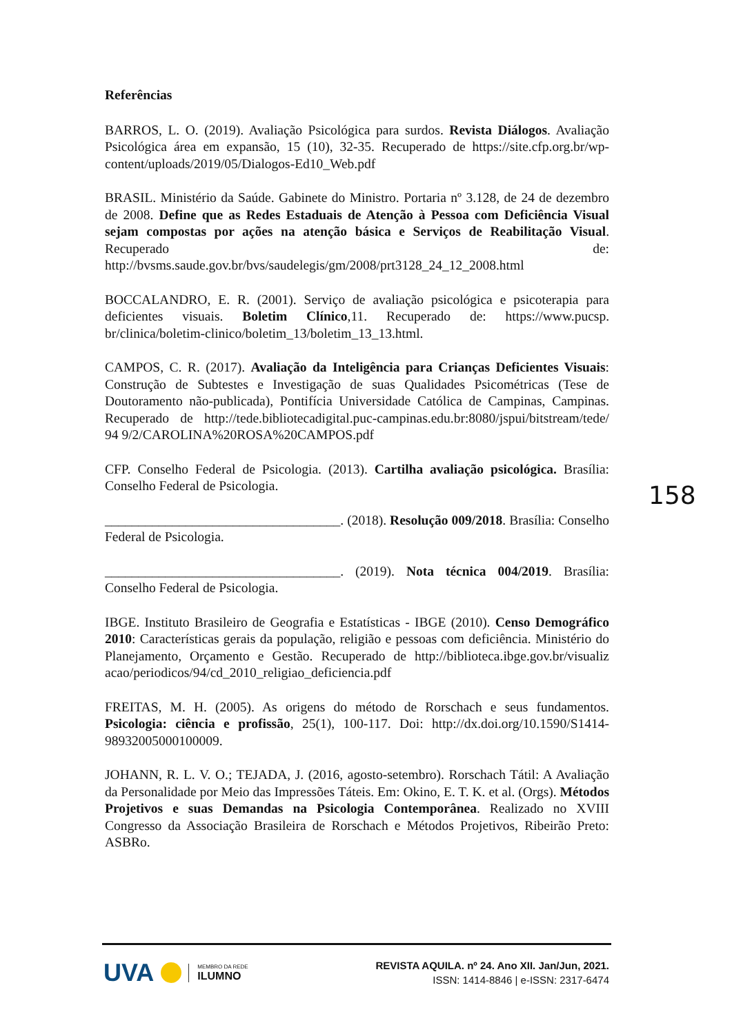Referências
BARROS, L. O. (2019). Avaliação Psicológica para surdos. Revista Diálogos. Avaliação Psicológica área em expansão, 15 (10), 32-35. Recuperado de https://site.cfp.org.br/wp-content/uploads/2019/05/Dialogos-Ed10_Web.pdf
BRASIL. Ministério da Saúde. Gabinete do Ministro. Portaria nº 3.128, de 24 de dezembro de 2008. Define que as Redes Estaduais de Atenção à Pessoa com Deficiência Visual sejam compostas por ações na atenção básica e Serviços de Reabilitação Visual. Recuperado de: http://bvsms.saude.gov.br/bvs/saudelegis/gm/2008/prt3128_24_12_2008.html
BOCCALANDRO, E. R. (2001). Serviço de avaliação psicológica e psicoterapia para deficientes visuais. Boletim Clínico,11. Recuperado de: https://www.pucsp. br/clinica/boletim-clinico/boletim_13/boletim_13_13.html.
CAMPOS, C. R. (2017). Avaliação da Inteligência para Crianças Deficientes Visuais: Construção de Subtestes e Investigação de suas Qualidades Psicométricas (Tese de Doutoramento não-publicada), Pontifícia Universidade Católica de Campinas, Campinas. Recuperado de http://tede.bibliotecadigital.puc-campinas.edu.br:8080/jspui/bitstream/tede/ 94 9/2/CAROLINA%20ROSA%20CAMPOS.pdf
CFP. Conselho Federal de Psicologia. (2013). Cartilha avaliação psicológica. Brasília: Conselho Federal de Psicologia.
___________________________________. (2018). Resolução 009/2018. Brasília: Conselho Federal de Psicologia.
___________________________________. (2019). Nota técnica 004/2019. Brasília: Conselho Federal de Psicologia.
IBGE. Instituto Brasileiro de Geografia e Estatísticas - IBGE (2010). Censo Demográfico 2010: Características gerais da população, religião e pessoas com deficiência. Ministério do Planejamento, Orçamento e Gestão. Recuperado de http://biblioteca.ibge.gov.br/visualiz acao/periodicos/94/cd_2010_religiao_deficiencia.pdf
FREITAS, M. H. (2005). As origens do método de Rorschach e seus fundamentos. Psicologia: ciência e profissão, 25(1), 100-117. Doi: http://dx.doi.org/10.1590/S1414-98932005000100009.
JOHANN, R. L. V. O.; TEJADA, J. (2016, agosto-setembro). Rorschach Tátil: A Avaliação da Personalidade por Meio das Impressões Táteis. Em: Okino, E. T. K. et al. (Orgs). Métodos Projetivos e suas Demandas na Psicologia Contemporânea. Realizado no XVIII Congresso da Associação Brasileira de Rorschach e Métodos Projetivos, Ribeirão Preto: ASBRo.
158
UVA
MEMBRO DA REDE
ILUMNO
REVISTA AQUILA. nº 24. Ano XII. Jan/Jun, 2021.
ISSN: 1414-8846 | e-ISSN: 2317-6474